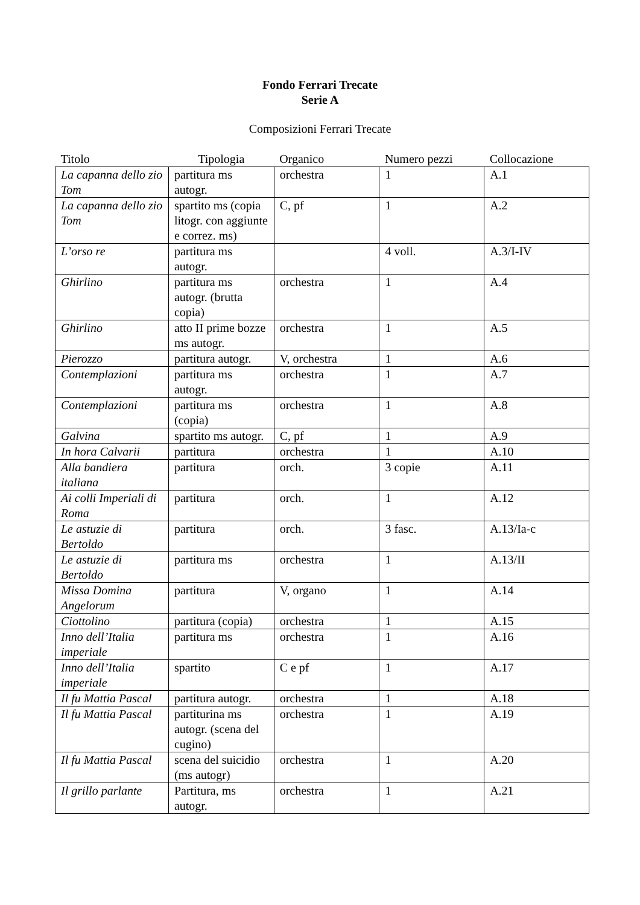Fondo Ferrari Trecate
Serie A
Composizioni Ferrari Trecate
| Titolo | Tipologia | Organico | Numero pezzi | Collocazione |
| --- | --- | --- | --- | --- |
| La capanna dello zio Tom | partitura ms autogr. | orchestra | 1 | A.1 |
| La capanna dello zio Tom | spartito ms (copia litogr. con aggiunte e correz. ms) | C, pf | 1 | A.2 |
| L’orso re | partitura ms autogr. | | 4 voll. | A.3/I-IV |
| Ghirlino | partitura ms autogr. (brutta copia) | orchestra | 1 | A.4 |
| Ghirlino | atto II prime bozze ms autogr. | orchestra | 1 | A.5 |
| Pierozzo | partitura autogr. | V, orchestra | 1 | A.6 |
| Contemplazioni | partitura ms autogr. | orchestra | 1 | A.7 |
| Contemplazioni | partitura ms (copia) | orchestra | 1 | A.8 |
| Galvina | spartito ms autogr. | C, pf | 1 | A.9 |
| In hora Calvarii | partitura | orchestra | 1 | A.10 |
| Alla bandiera italiana | partitura | orch. | 3 copie | A.11 |
| Ai colli Imperiali di Roma | partitura | orch. | 1 | A.12 |
| Le astuzie di Bertoldo | partitura | orch. | 3 fasc. | A.13/Ia-c |
| Le astuzie di Bertoldo | partitura ms | orchestra | 1 | A.13/II |
| Missa Domina Angelorum | partitura | V, organo | 1 | A.14 |
| Ciottolino | partitura (copia) | orchestra | 1 | A.15 |
| Inno dell’Italia imperiale | partitura ms | orchestra | 1 | A.16 |
| Inno dell’Italia imperiale | spartito | C e pf | 1 | A.17 |
| Il fu Mattia Pascal | partitura autogr. | orchestra | 1 | A.18 |
| Il fu Mattia Pascal | partiturina ms autogr. (scena del cugino) | orchestra | 1 | A.19 |
| Il fu Mattia Pascal | scena del suicidio (ms autogr) | orchestra | 1 | A.20 |
| Il grillo parlante | Partitura, ms autogr. | orchestra | 1 | A.21 |